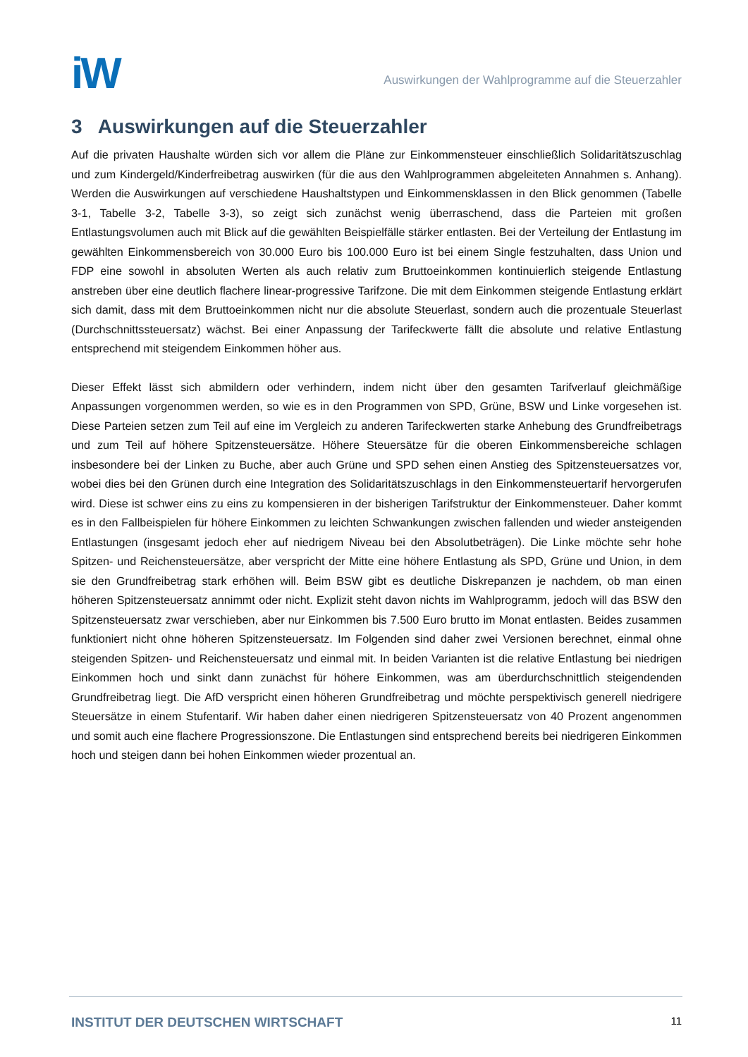iW
Auswirkungen der Wahlprogramme auf die Steuerzahler
3 Auswirkungen auf die Steuerzahler
Auf die privaten Haushalte würden sich vor allem die Pläne zur Einkommensteuer einschließlich Solidaritätszuschlag und zum Kindergeld/Kinderfreibetrag auswirken (für die aus den Wahlprogrammen abgeleiteten Annahmen s. Anhang). Werden die Auswirkungen auf verschiedene Haushaltstypen und Einkommensklassen in den Blick genommen (Tabelle 3-1, Tabelle 3-2, Tabelle 3-3), so zeigt sich zunächst wenig überraschend, dass die Parteien mit großen Entlastungsvolumen auch mit Blick auf die gewählten Beispielfälle stärker entlasten. Bei der Verteilung der Entlastung im gewählten Einkommensbereich von 30.000 Euro bis 100.000 Euro ist bei einem Single festzuhalten, dass Union und FDP eine sowohl in absoluten Werten als auch relativ zum Bruttoeinkommen kontinuierlich steigende Entlastung anstreben über eine deutlich flachere linear-progressive Tarifzone. Die mit dem Einkommen steigende Entlastung erklärt sich damit, dass mit dem Bruttoeinkommen nicht nur die absolute Steuerlast, sondern auch die prozentuale Steuerlast (Durchschnittssteuersatz) wächst. Bei einer Anpassung der Tarifeckwerte fällt die absolute und relative Entlastung entsprechend mit steigendem Einkommen höher aus.
Dieser Effekt lässt sich abmildern oder verhindern, indem nicht über den gesamten Tarifverlauf gleichmäßige Anpassungen vorgenommen werden, so wie es in den Programmen von SPD, Grüne, BSW und Linke vorgesehen ist. Diese Parteien setzen zum Teil auf eine im Vergleich zu anderen Tarifeckwerten starke Anhebung des Grundfreibetrags und zum Teil auf höhere Spitzensteuersätze. Höhere Steuersätze für die oberen Einkommensbereiche schlagen insbesondere bei der Linken zu Buche, aber auch Grüne und SPD sehen einen Anstieg des Spitzensteuersatzes vor, wobei dies bei den Grünen durch eine Integration des Solidaritätszuschlags in den Einkommensteuertarif hervorgerufen wird. Diese ist schwer eins zu eins zu kompensieren in der bisherigen Tarifstruktur der Einkommensteuer. Daher kommt es in den Fallbeispielen für höhere Einkommen zu leichten Schwankungen zwischen fallenden und wieder ansteigenden Entlastungen (insgesamt jedoch eher auf niedrigem Niveau bei den Absolutbeträgen). Die Linke möchte sehr hohe Spitzen- und Reichensteuersätze, aber verspricht der Mitte eine höhere Entlastung als SPD, Grüne und Union, in dem sie den Grundfreibetrag stark erhöhen will. Beim BSW gibt es deutliche Diskrepanzen je nachdem, ob man einen höheren Spitzensteuersatz annimmt oder nicht. Explizit steht davon nichts im Wahlprogramm, jedoch will das BSW den Spitzensteuersatz zwar verschieben, aber nur Einkommen bis 7.500 Euro brutto im Monat entlasten. Beides zusammen funktioniert nicht ohne höheren Spitzensteuersatz. Im Folgenden sind daher zwei Versionen berechnet, einmal ohne steigenden Spitzen- und Reichensteuersatz und einmal mit. In beiden Varianten ist die relative Entlastung bei niedrigen Einkommen hoch und sinkt dann zunächst für höhere Einkommen, was am überdurchschnittlich steigendenden Grundfreibetrag liegt. Die AfD verspricht einen höheren Grundfreibetrag und möchte perspektivisch generell niedrigere Steuersätze in einem Stufentarif. Wir haben daher einen niedrigeren Spitzensteuersatz von 40 Prozent angenommen und somit auch eine flachere Progressionszone. Die Entlastungen sind entsprechend bereits bei niedrigeren Einkommen hoch und steigen dann bei hohen Einkommen wieder prozentual an.
INSTITUT DER DEUTSCHEN WIRTSCHAFT
11